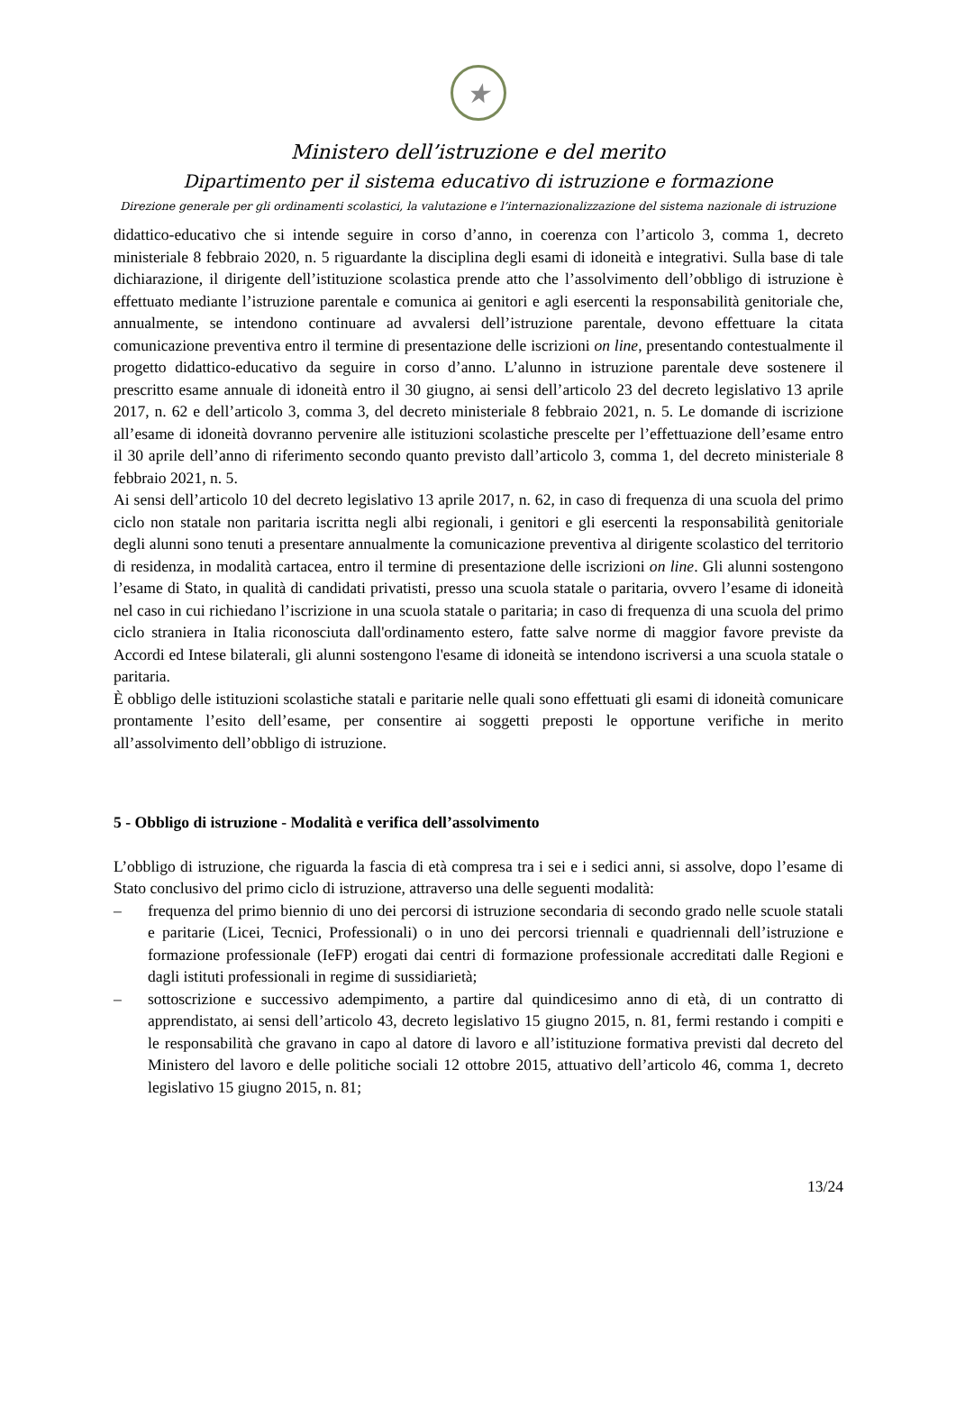★
Ministero dell’istruzione e del merito
Dipartimento per il sistema educativo di istruzione e formazione
Direzione generale per gli ordinamenti scolastici, la valutazione e l’internazionalizzazione del sistema nazionale di istruzione
didattico-educativo che si intende seguire in corso d’anno, in coerenza con l’articolo 3, comma 1, decreto ministeriale 8 febbraio 2020, n. 5 riguardante la disciplina degli esami di idoneità e integrativi. Sulla base di tale dichiarazione, il dirigente dell’istituzione scolastica prende atto che l’assolvimento dell’obbligo di istruzione è effettuato mediante l’istruzione parentale e comunica ai genitori e agli esercenti la responsabilità genitoriale che, annualmente, se intendono continuare ad avvalersi dell’istruzione parentale, devono effettuare la citata comunicazione preventiva entro il termine di presentazione delle iscrizioni on line, presentando contestualmente il progetto didattico-educativo da seguire in corso d’anno. L’alunno in istruzione parentale deve sostenere il prescritto esame annuale di idoneità entro il 30 giugno, ai sensi dell’articolo 23 del decreto legislativo 13 aprile 2017, n. 62 e dell’articolo 3, comma 3, del decreto ministeriale 8 febbraio 2021, n. 5. Le domande di iscrizione all’esame di idoneità dovranno pervenire alle istituzioni scolastiche prescelte per l’effettuazione dell’esame entro il 30 aprile dell’anno di riferimento secondo quanto previsto dall’articolo 3, comma 1, del decreto ministeriale 8 febbraio 2021, n. 5.
Ai sensi dell’articolo 10 del decreto legislativo 13 aprile 2017, n. 62, in caso di frequenza di una scuola del primo ciclo non statale non paritaria iscritta negli albi regionali, i genitori e gli esercenti la responsabilità genitoriale degli alunni sono tenuti a presentare annualmente la comunicazione preventiva al dirigente scolastico del territorio di residenza, in modalità cartacea, entro il termine di presentazione delle iscrizioni on line. Gli alunni sostengono l’esame di Stato, in qualità di candidati privatisti, presso una scuola statale o paritaria, ovvero l’esame di idoneità nel caso in cui richiedano l’iscrizione in una scuola statale o paritaria; in caso di frequenza di una scuola del primo ciclo straniera in Italia riconosciuta dall'ordinamento estero, fatte salve norme di maggior favore previste da Accordi ed Intese bilaterali, gli alunni sostengono l'esame di idoneità se intendono iscriversi a una scuola statale o paritaria.
È obbligo delle istituzioni scolastiche statali e paritarie nelle quali sono effettuati gli esami di idoneità comunicare prontamente l’esito dell’esame, per consentire ai soggetti preposti le opportune verifiche in merito all’assolvimento dell’obbligo di istruzione.
5 - Obbligo di istruzione - Modalità e verifica dell’assolvimento
L’obbligo di istruzione, che riguarda la fascia di età compresa tra i sei e i sedici anni, si assolve, dopo l’esame di Stato conclusivo del primo ciclo di istruzione, attraverso una delle seguenti modalità:
– frequenza del primo biennio di uno dei percorsi di istruzione secondaria di secondo grado nelle scuole statali e paritarie (Licei, Tecnici, Professionali) o in uno dei percorsi triennali e quadriennali dell’istruzione e formazione professionale (IeFP) erogati dai centri di formazione professionale accreditati dalle Regioni e dagli istituti professionali in regime di sussidiarietà;
– sottoscrizione e successivo adempimento, a partire dal quindicesimo anno di età, di un contratto di apprendistato, ai sensi dell’articolo 43, decreto legislativo 15 giugno 2015, n. 81, fermi restando i compiti e le responsabilità che gravano in capo al datore di lavoro e all’istituzione formativa previsti dal decreto del Ministero del lavoro e delle politiche sociali 12 ottobre 2015, attuativo dell’articolo 46, comma 1, decreto legislativo 15 giugno 2015, n. 81;
13/24